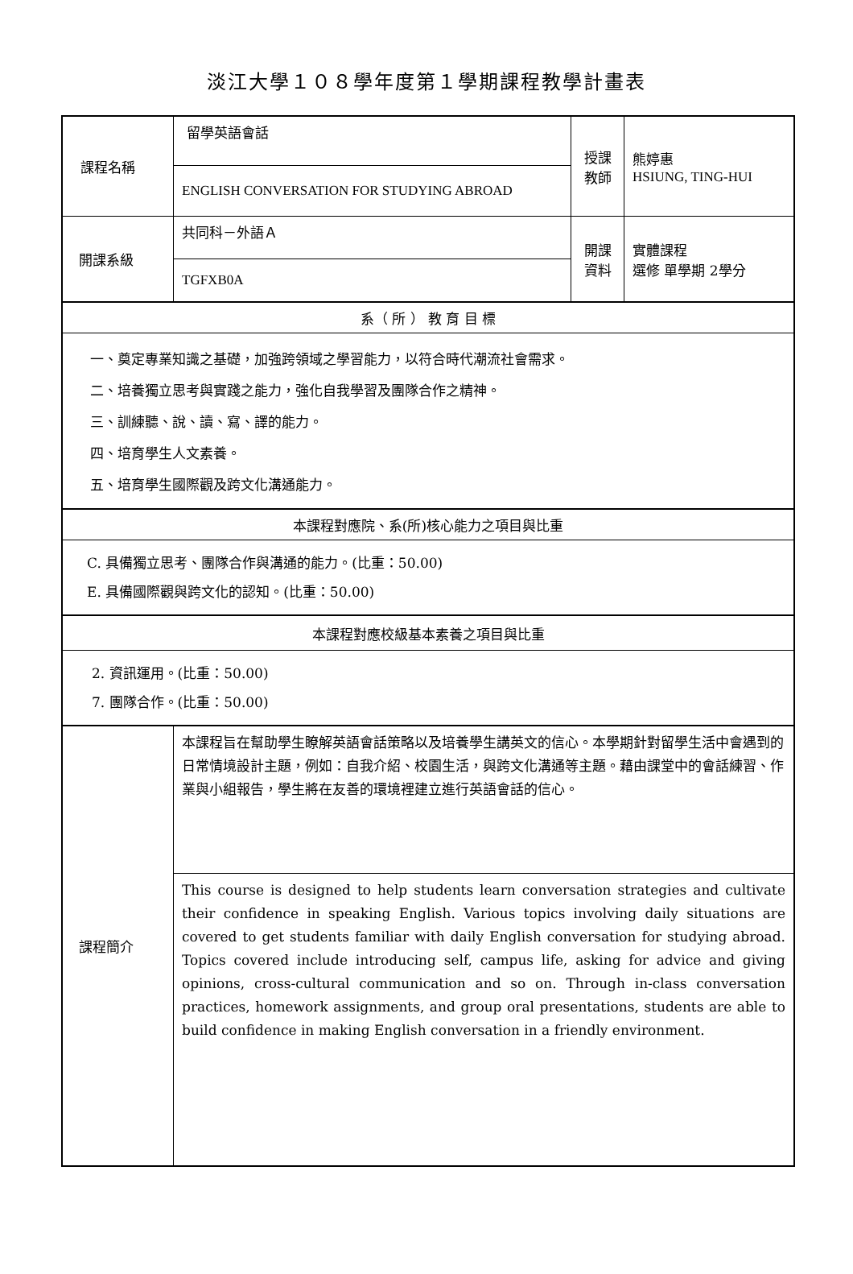淡江大學１０８學年度第１學期課程教學計畫表
| 課程名稱 | 留學英語會話 | 授課 教師 | 熊婷惠 HSIUNG, TING-HUI |
| | ENGLISH CONVERSATION FOR STUDYING ABROAD | | |
| 開課系級 | 共同科－外語Ａ | 開課 資料 | 實體課程 選修 單學期 2學分 |
| | TGFXB0A | | |
| 系（ 所 ） 教 育 目 標 | | | |
| 一、奠定專業知識之基礎，加強跨領域之學習能力，以符合時代潮流社會需求。 二、培養獨立思考與實踐之能力，強化自我學習及團隊合作之精神。 三、訓練聽、說、讀、寫、譯的能力。 四、培育學生人文素養。 五、培育學生國際觀及跨文化溝通能力。 | | | |
| 本課程對應院、系(所)核心能力之項目與比重 | | | |
| C. 具備獨立思考、團隊合作與溝通的能力。(比重：50.00) E. 具備國際觀與跨文化的認知。(比重：50.00) | | | |
| 本課程對應校級基本素養之項目與比重 | | | |
| 2. 資訊運用。(比重：50.00) 7. 團隊合作。(比重：50.00) | | | |
| 課程簡介 | 本課程旨在幫助學生瞭解英語會話策略以及培養學生講英文的信心。本學期針對留學生活中會遇到的日常情境設計主題，例如：自我介紹、校園生活，與跨文化溝通等主題。藉由課堂中的會話練習、作業與小組報告，學生將在友善的環境裡建立進行英語會話的信心。 | | |
| | This course is designed to help students learn conversation strategies and cultivate their confidence in speaking English. Various topics involving daily situations are covered to get students familiar with daily English conversation for studying abroad. Topics covered include introducing self, campus life, asking for advice and giving opinions, cross-cultural communication and so on. Through in-class conversation practices, homework assignments, and group oral presentations, students are able to build confidence in making English conversation in a friendly environment. | | |